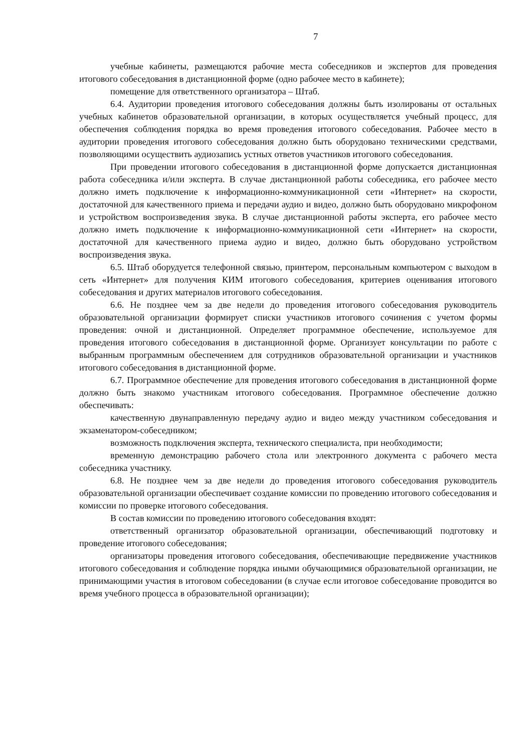7
учебные кабинеты, размещаются рабочие места собеседников и экспертов для проведения итогового собеседования в дистанционной форме (одно рабочее место в кабинете);
помещение для ответственного организатора – Штаб.
6.4. Аудитории проведения итогового собеседования должны быть изолированы от остальных учебных кабинетов образовательной организации, в которых осуществляется учебный процесс, для обеспечения соблюдения порядка во время проведения итогового собеседования. Рабочее место в аудитории проведения итогового собеседования должно быть оборудовано техническими средствами, позволяющими осуществить аудиозапись устных ответов участников итогового собеседования.
При проведении итогового собеседования в дистанционной форме допускается дистанционная работа собеседника и/или эксперта. В случае дистанционной работы собеседника, его рабочее место должно иметь подключение к информационно-коммуникационной сети «Интернет» на скорости, достаточной для качественного приема и передачи аудио и видео, должно быть оборудовано микрофоном и устройством воспроизведения звука. В случае дистанционной работы эксперта, его рабочее место должно иметь подключение к информационно-коммуникационной сети «Интернет» на скорости, достаточной для качественного приема аудио и видео, должно быть оборудовано устройством воспроизведения звука.
6.5. Штаб оборудуется телефонной связью, принтером, персональным компьютером с выходом в сеть «Интернет» для получения КИМ итогового собеседования, критериев оценивания итогового собеседования и других материалов итогового собеседования.
6.6. Не позднее чем за две недели до проведения итогового собеседования руководитель образовательной организации формирует списки участников итогового сочинения с учетом формы проведения: очной и дистанционной. Определяет программное обеспечение, используемое для проведения итогового собеседования в дистанционной форме. Организует консультации по работе с выбранным программным обеспечением для сотрудников образовательной организации и участников итогового собеседования в дистанционной форме.
6.7. Программное обеспечение для проведения итогового собеседования в дистанционной форме должно быть знакомо участникам итогового собеседования. Программное обеспечение должно обеспечивать:
качественную двунаправленную передачу аудио и видео между участником собеседования и экзаменатором-собеседником;
возможность подключения эксперта, технического специалиста, при необходимости;
временную демонстрацию рабочего стола или электронного документа с рабочего места собеседника участнику.
6.8. Не позднее чем за две недели до проведения итогового собеседования руководитель образовательной организации обеспечивает создание комиссии по проведению итогового собеседования и комиссии по проверке итогового собеседования.
В состав комиссии по проведению итогового собеседования входят:
ответственный организатор образовательной организации, обеспечивающий подготовку и проведение итогового собеседования;
организаторы проведения итогового собеседования, обеспечивающие передвижение участников итогового собеседования и соблюдение порядка иными обучающимися образовательной организации, не принимающими участия в итоговом собеседовании (в случае если итоговое собеседование проводится во время учебного процесса в образовательной организации);